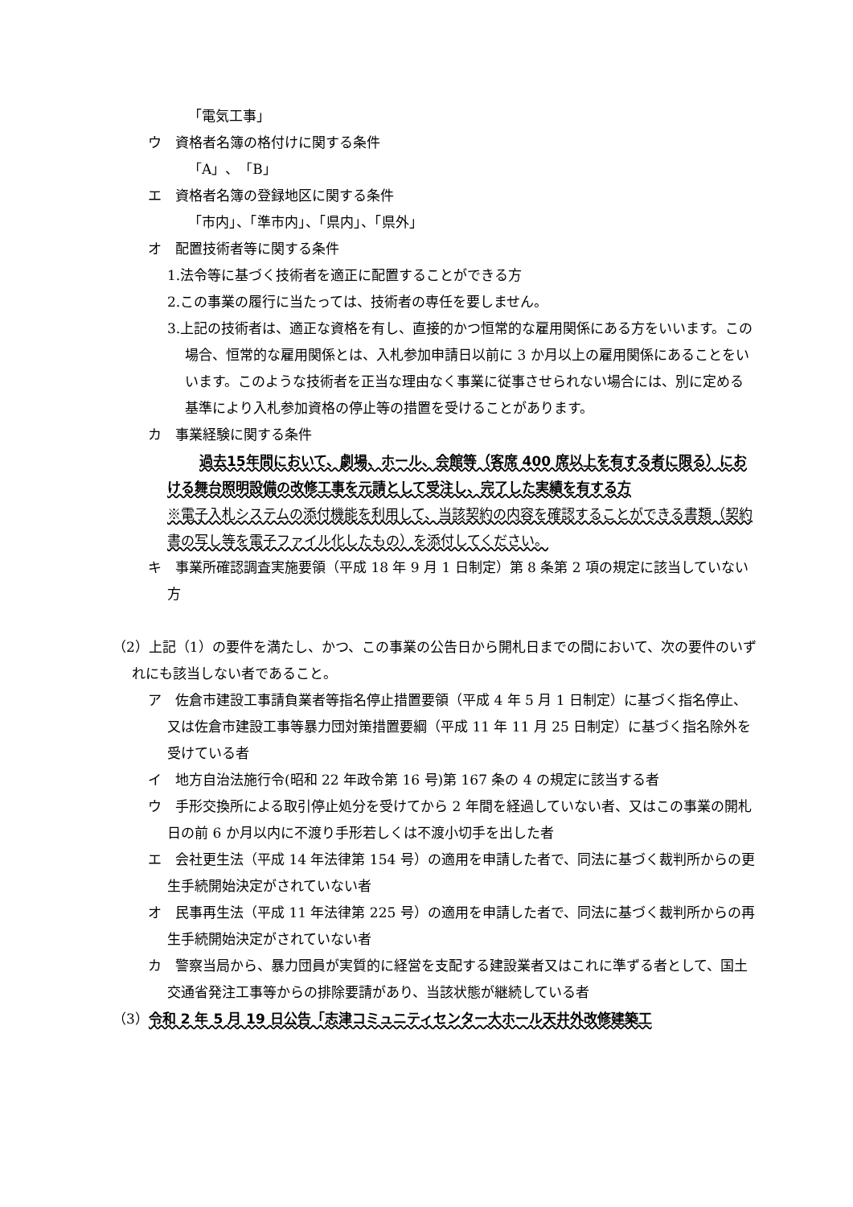「電気工事」
ウ　資格者名簿の格付けに関する条件
「A」、「B」
エ　資格者名簿の登録地区に関する条件
「市内」、「準市内」、「県内」、「県外」
オ　配置技術者等に関する条件
1.法令等に基づく技術者を適正に配置することができる方
2.この事業の履行に当たっては、技術者の専任を要しません。
3.上記の技術者は、適正な資格を有し、直接的かつ恒常的な雇用関係にある方をいいます。この場合、恒常的な雇用関係とは、入札参加申請日以前に 3 か月以上の雇用関係にあることをいいます。このような技術者を正当な理由なく事業に従事させられない場合には、別に定める基準により入札参加資格の停止等の措置を受けることがあります。
カ　事業経験に関する条件
過去15年間において、劇場、ホール、会館等（客席 400 席以上を有する者に限る）における舞台照明設備の改修工事を元請として受注し、完了した実績を有する方
※電子入札システムの添付機能を利用して、当該契約の内容を確認することができる書類（契約書の写し等を電子ファイル化したもの）を添付してください。
キ　事業所確認調査実施要領（平成 18 年 9 月 1 日制定）第 8 条第 2 項の規定に該当していない方
（2）上記（1）の要件を満たし、かつ、この事業の公告日から開札日までの間において、次の要件のいずれにも該当しない者であること。
ア　佐倉市建設工事請負業者等指名停止措置要領（平成 4 年 5 月 1 日制定）に基づく指名停止、又は佐倉市建設工事等暴力団対策措置要綱（平成 11 年 11 月 25 日制定）に基づく指名除外を受けている者
イ　地方自治法施行令(昭和 22 年政令第 16 号)第 167 条の 4 の規定に該当する者
ウ　手形交換所による取引停止処分を受けてから 2 年間を経過していない者、又はこの事業の開札日の前 6 か月以内に不渡り手形若しくは不渡小切手を出した者
エ　会社更生法（平成 14 年法律第 154 号）の適用を申請した者で、同法に基づく裁判所からの更生手続開始決定がされていない者
オ　民事再生法（平成 11 年法律第 225 号）の適用を申請した者で、同法に基づく裁判所からの再生手続開始決定がされていない者
カ　警察当局から、暴力団員が実質的に経営を支配する建設業者又はこれに準ずる者として、国土交通省発注工事等からの排除要請があり、当該状態が継続している者
（3）令和 2 年 5 月 19 日公告「志津コミュニティセンター大ホール天井外改修建築工